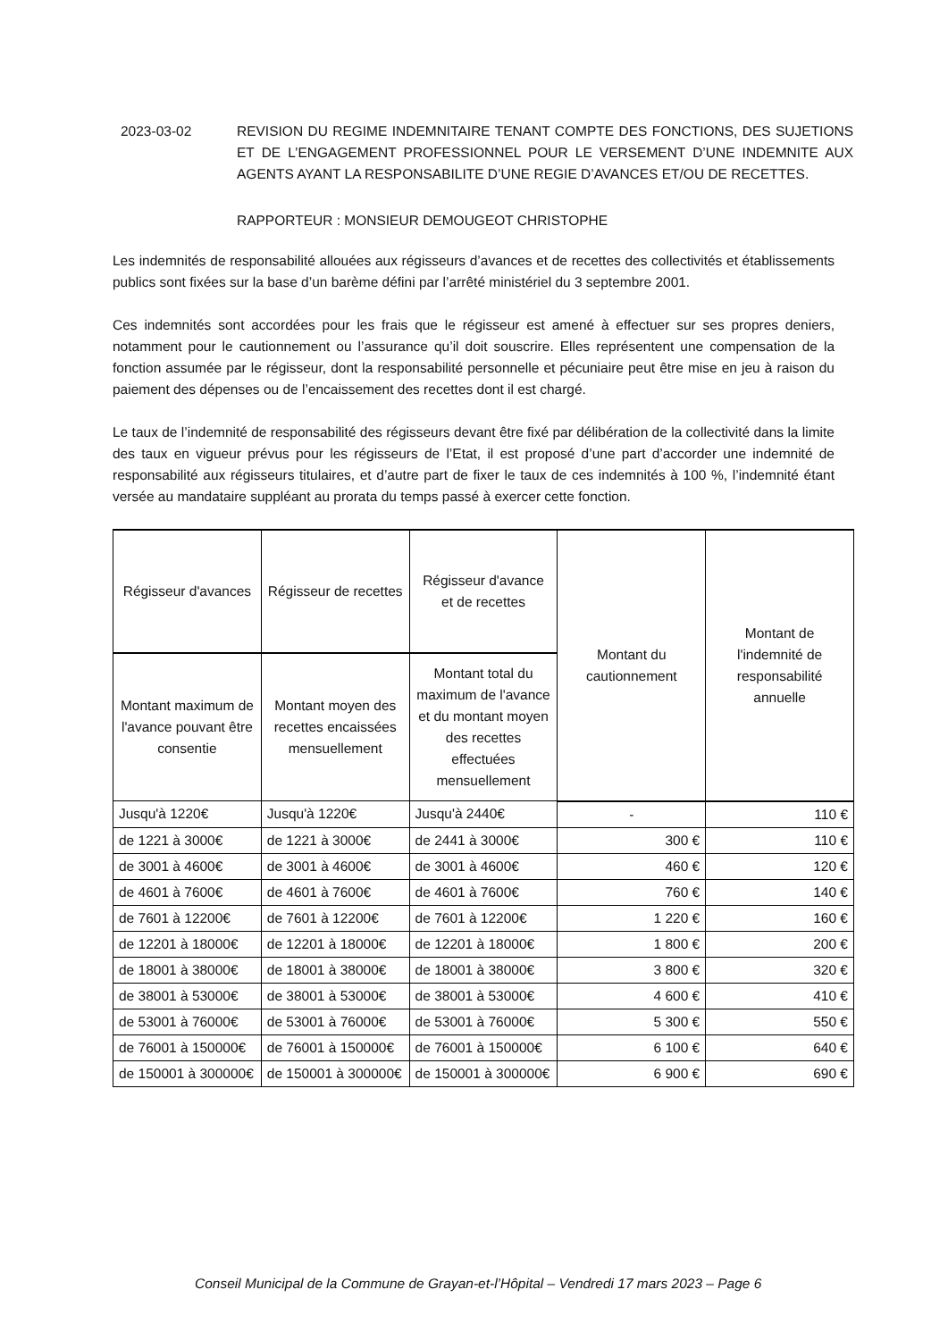2023-03-02 REVISION DU REGIME INDEMNITAIRE TENANT COMPTE DES FONCTIONS, DES SUJETIONS ET DE L’ENGAGEMENT PROFESSIONNEL POUR LE VERSEMENT D’UNE INDEMNITE AUX AGENTS AYANT LA RESPONSABILITE D’UNE REGIE D’AVANCES ET/OU DE RECETTES.
RAPPORTEUR : MONSIEUR DEMOUGEOT CHRISTOPHE
Les indemnités de responsabilité allouées aux régisseurs d’avances et de recettes des collectivités et établissements publics sont fixées sur la base d’un barème défini par l’arrêté ministériel du 3 septembre 2001.
Ces indemnités sont accordées pour les frais que le régisseur est amené à effectuer sur ses propres deniers, notamment pour le cautionnement ou l’assurance qu’il doit souscrire. Elles représentent une compensation de la fonction assumée par le régisseur, dont la responsabilité personnelle et pécuniaire peut être mise en jeu à raison du paiement des dépenses ou de l’encaissement des recettes dont il est chargé.
Le taux de l’indemnité de responsabilité des régisseurs devant être fixé par délibération de la collectivité dans la limite des taux en vigueur prévus pour les régisseurs de l’Etat, il est proposé d’une part d’accorder une indemnité de responsabilité aux régisseurs titulaires, et d’autre part de fixer le taux de ces indemnités à 100 %, l’indemnité étant versée au mandataire suppléant au prorata du temps passé à exercer cette fonction.
| Régisseur d'avances | Régisseur de recettes | Régisseur d'avance et de recettes | Montant du cautionnement | Montant de l'indemnité de responsabilité annuelle |
| --- | --- | --- | --- | --- |
| Montant maximum de l'avance pouvant être consentie | Montant moyen des recettes encaissées mensuellement | Montant total du maximum de l'avance et du montant moyen des recettes effectuées mensuellement | | |
| Jusqu'à 1220€ | Jusqu'à 1220€ | Jusqu'à 2440€ | - | 110 € |
| de 1221 à 3000€ | de 1221 à 3000€ | de 2441 à 3000€ | 300 € | 110 € |
| de 3001 à 4600€ | de 3001 à 4600€ | de 3001 à 4600€ | 460 € | 120 € |
| de 4601 à 7600€ | de 4601 à 7600€ | de 4601 à 7600€ | 760 € | 140 € |
| de 7601 à 12200€ | de 7601 à 12200€ | de 7601 à 12200€ | 1 220 € | 160 € |
| de 12201 à 18000€ | de 12201 à 18000€ | de 12201 à 18000€ | 1 800 € | 200 € |
| de 18001 à 38000€ | de 18001 à 38000€ | de 18001 à 38000€ | 3 800 € | 320 € |
| de 38001 à 53000€ | de 38001 à 53000€ | de 38001 à 53000€ | 4 600 € | 410 € |
| de 53001 à 76000€ | de 53001 à 76000€ | de 53001 à 76000€ | 5 300 € | 550 € |
| de 76001 à 150000€ | de 76001 à 150000€ | de 76001 à 150000€ | 6 100 € | 640 € |
| de 150001 à 300000€ | de 150001 à 300000€ | de 150001 à 300000€ | 6 900 € | 690 € |
Conseil Municipal de la Commune de Grayan-et-l’Hôpital – Vendredi 17 mars 2023 – Page 6